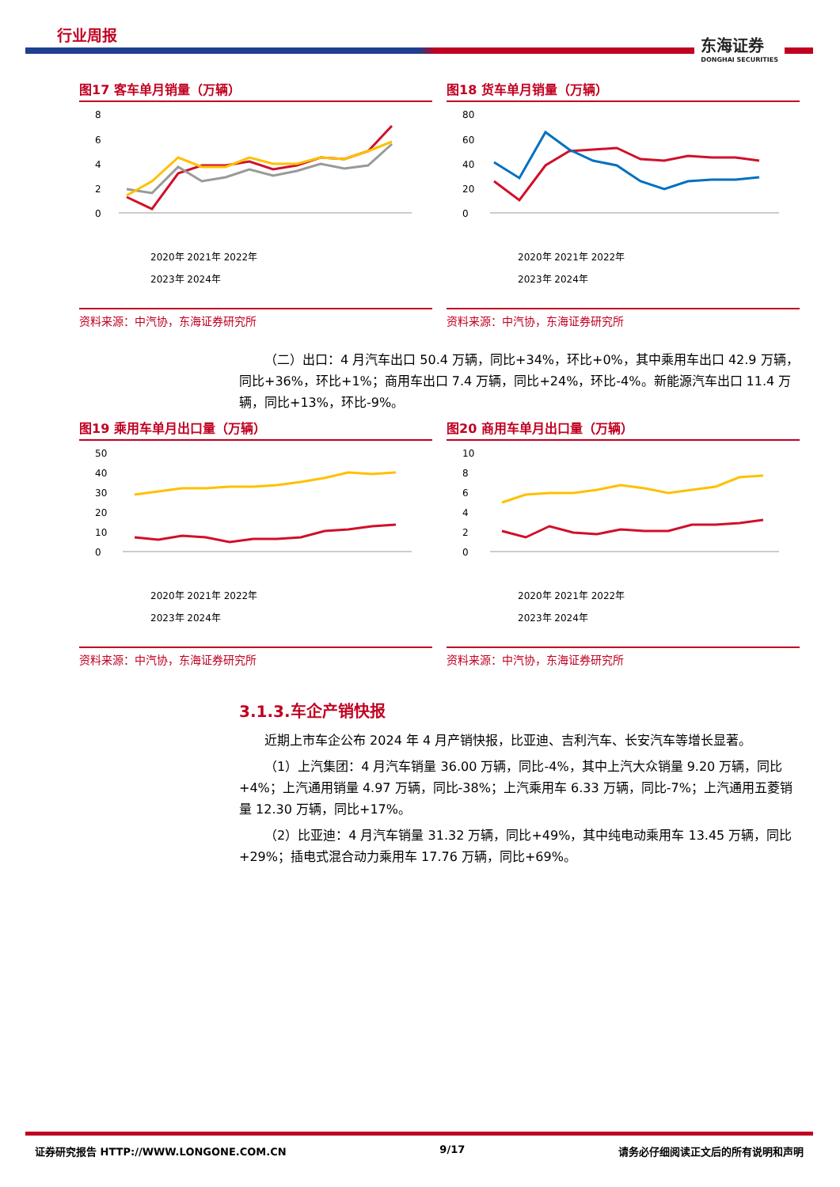行业周报
东海证券
DONGHAI SECURITIES
图17 客车单月销量（万辆）
8
6
4
2
0
2020年 2021年 2022年
2023年 2024年
资料来源：中汽协，东海证券研究所
图18 货车单月销量（万辆）
80
60
40
20
0
2020年 2021年 2022年
2023年 2024年
资料来源：中汽协，东海证券研究所
（二）出口：4 月汽车出口 50.4 万辆，同比+34%，环比+0%，其中乘用车出口 42.9 万辆，同比+36%，环比+1%；商用车出口 7.4 万辆，同比+24%，环比-4%。新能源汽车出口 11.4 万辆，同比+13%，环比-9%。
图19 乘用车单月出口量（万辆）
50
40
30
20
10
0
2020年 2021年 2022年
2023年 2024年
资料来源：中汽协，东海证券研究所
图20 商用车单月出口量（万辆）
10
8
6
4
2
0
2020年 2021年 2022年
2023年 2024年
资料来源：中汽协，东海证券研究所
3.1.3.车企产销快报
近期上市车企公布 2024 年 4 月产销快报，比亚迪、吉利汽车、长安汽车等增长显著。
（1）上汽集团：4 月汽车销量 36.00 万辆，同比-4%，其中上汽大众销量 9.20 万辆，同比+4%；上汽通用销量 4.97 万辆，同比-38%；上汽乘用车 6.33 万辆，同比-7%；上汽通用五菱销量 12.30 万辆，同比+17%。
（2）比亚迪：4 月汽车销量 31.32 万辆，同比+49%，其中纯电动乘用车 13.45 万辆，同比+29%；插电式混合动力乘用车 17.76 万辆，同比+69%。
证券研究报告 HTTP://WWW.LONGONE.COM.CN 9/17 请务必仔细阅读正文后的所有说明和声明